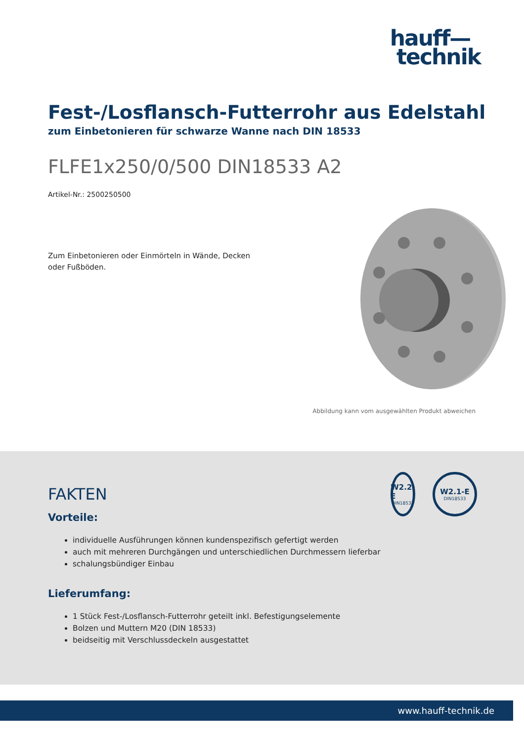hauff—
technik
Fest-/Losflansch-Futterrohr aus Edelstahl
zum Einbetonieren für schwarze Wanne nach DIN 18533
FLFE1x250/0/500 DIN18533 A2
Artikel-Nr.: 2500250500
Zum Einbetonieren oder Einmörteln in Wände, Decken oder Fußböden.
Abbildung kann vom ausgewählten Produkt abweichen
FAKTEN
Vorteile:
individuelle Ausführungen können kundenspezifisch gefertigt werden
auch mit mehreren Durchgängen und unterschiedlichen Durchmessern lieferbar
schalungsbündiger Einbau
Lieferumfang:
1 Stück Fest-/Losflansch-Futterrohr geteilt inkl. Befestigungselemente
Bolzen und Muttern M20 (DIN 18533)
beidseitig mit Verschlussdeckeln ausgestattet
W2.2-E
DIN18533
W2.1-E
DIN18533
www.hauff-technik.de